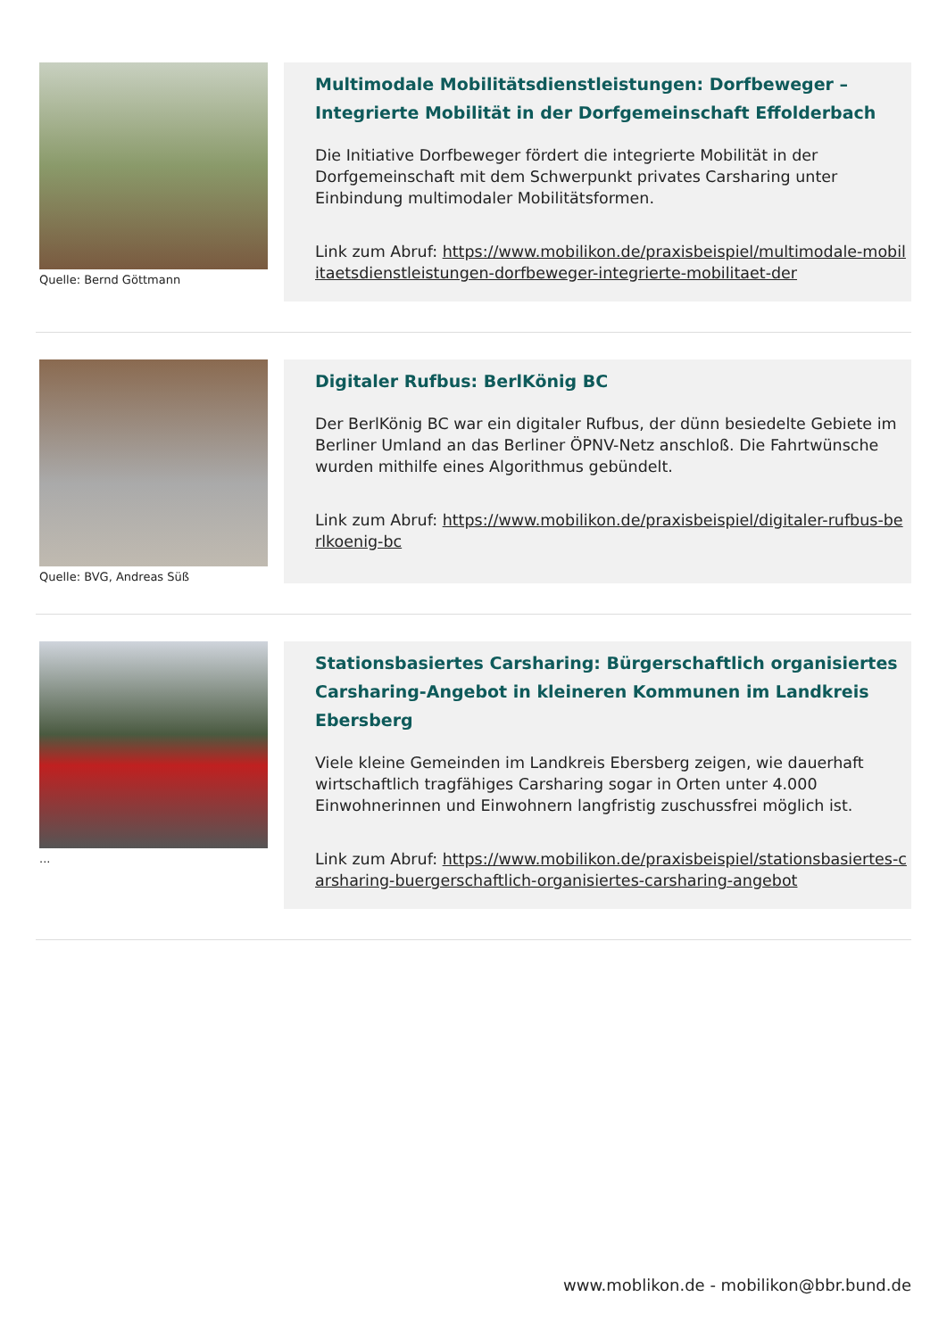Quelle: Bernd Göttmann
Multimodale Mobilitätsdienstleistungen: Dorfbeweger – Integrierte Mobilität in der Dorfgemeinschaft Effolderbach
Die Initiative Dorfbeweger fördert die integrierte Mobilität in der Dorfgemeinschaft mit dem Schwerpunkt privates Carsharing unter Einbindung multimodaler Mobilitätsformen.
Link zum Abruf: https://www.mobilikon.de/praxisbeispiel/multimodale-mobilitaetsdienstleistungen-dorfbeweger-integrierte-mobilitaet-der
Quelle: BVG, Andreas Süß
Digitaler Rufbus: BerlKönig BC
Der BerlKönig BC war ein digitaler Rufbus, der dünn besiedelte Gebiete im Berliner Umland an das Berliner ÖPNV-Netz anschloß. Die Fahrtwünsche wurden mithilfe eines Algorithmus gebündelt.
Link zum Abruf: https://www.mobilikon.de/praxisbeispiel/digitaler-rufbus-berlkoenig-bc
...
Stationsbasiertes Carsharing: Bürgerschaftlich organisiertes Carsharing-Angebot in kleineren Kommunen im Landkreis Ebersberg
Viele kleine Gemeinden im Landkreis Ebersberg zeigen, wie dauerhaft wirtschaftlich tragfähiges Carsharing sogar in Orten unter 4.000 Einwohnerinnen und Einwohnern langfristig zuschussfrei möglich ist.
Link zum Abruf: https://www.mobilikon.de/praxisbeispiel/stationsbasiertes-carsharing-buergerschaftlich-organisiertes-carsharing-angebot
www.moblikon.de - mobilikon@bbr.bund.de